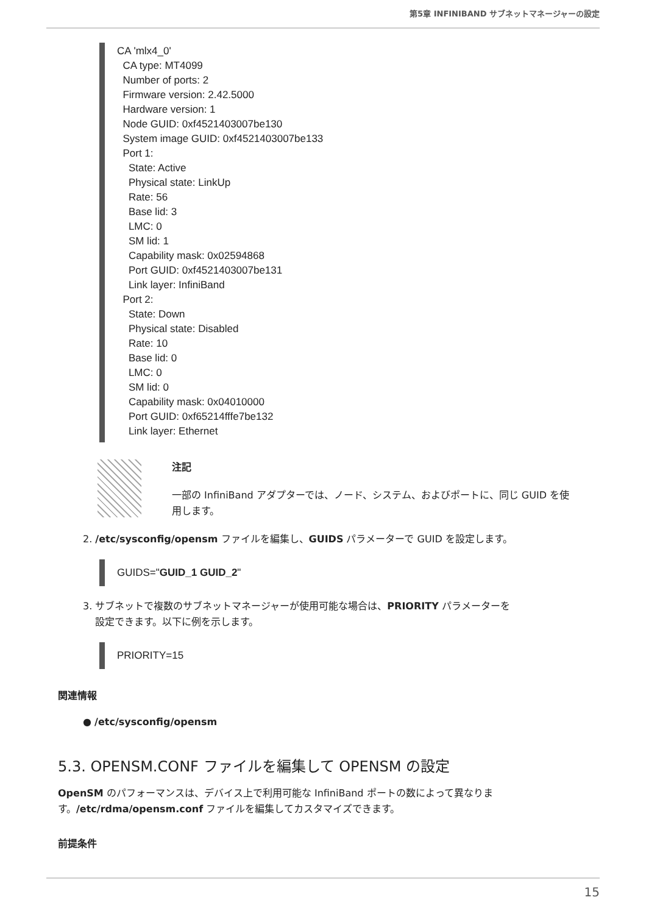第5章 INFINIBAND サブネットマネージャーの設定
CA 'mlx4_0' CA type: MT4099 Number of ports: 2 Firmware version: 2.42.5000 Hardware version: 1 Node GUID: 0xf4521403007be130 System image GUID: 0xf4521403007be133 Port 1: State: Active Physical state: LinkUp Rate: 56 Base lid: 3 LMC: 0 SM lid: 1 Capability mask: 0x02594868 Port GUID: 0xf4521403007be131 Link layer: InfiniBand Port 2: State: Down Physical state: Disabled Rate: 10 Base lid: 0 LMC: 0 SM lid: 0 Capability mask: 0x04010000 Port GUID: 0xf65214fffe7be132 Link layer: Ethernet
注記
一部の InfiniBand アダプターでは、ノード、システム、およびポートに、同じ GUID を使用します。
2. /etc/sysconfig/opensm ファイルを編集し、GUIDS パラメーターで GUID を設定します。
GUIDS="GUID_1 GUID_2"
3. サブネットで複数のサブネットマネージャーが使用可能な場合は、PRIORITY パラメーターを
設定できます。以下に例を示します。
PRIORITY=15
関連情報
● /etc/sysconfig/opensm
5.3. OPENSM.CONF ファイルを編集して OPENSM の設定
OpenSM のパフォーマンスは、デバイス上で利用可能な InfiniBand ポートの数によって異なります。/etc/rdma/opensm.conf ファイルを編集してカスタマイズできます。
前提条件
15